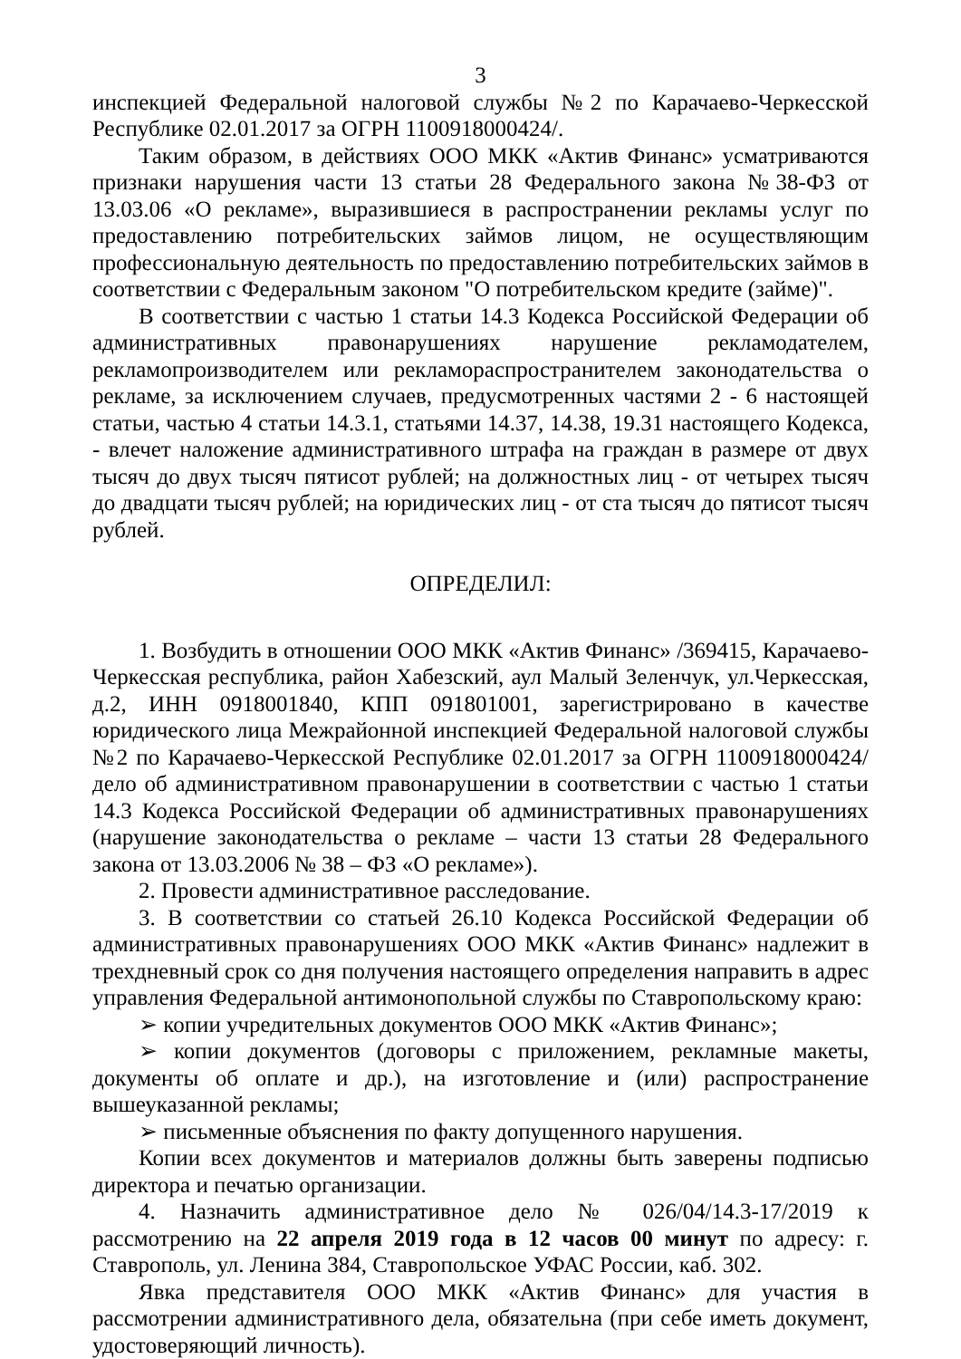3
инспекцией Федеральной налоговой службы №2 по Карачаево-Черкесской Республике 02.01.2017 за ОГРН 1100918000424/.
Таким образом, в действиях ООО МКК «Актив Финанс» усматриваются признаки нарушения части 13 статьи 28 Федерального закона №38-ФЗ от 13.03.06 «О рекламе», выразившиеся в распространении рекламы услуг по предоставлению потребительских займов лицом, не осуществляющим профессиональную деятельность по предоставлению потребительских займов в соответствии с Федеральным законом "О потребительском кредите (займе)".
В соответствии с частью 1 статьи 14.3 Кодекса Российской Федерации об административных правонарушениях нарушение рекламодателем, рекламопроизводителем или рекламораспространителем законодательства о рекламе, за исключением случаев, предусмотренных частями 2 - 6 настоящей статьи, частью 4 статьи 14.3.1, статьями 14.37, 14.38, 19.31 настоящего Кодекса, - влечет наложение административного штрафа на граждан в размере от двух тысяч до двух тысяч пятисот рублей; на должностных лиц - от четырех тысяч до двадцати тысяч рублей; на юридических лиц - от ста тысяч до пятисот тысяч рублей.
ОПРЕДЕЛИЛ:
1. Возбудить в отношении ООО МКК «Актив Финанс» /369415, Карачаево-Черкесская республика, район Хабезский, аул Малый Зеленчук, ул.Черкесская, д.2, ИНН 0918001840, КПП 091801001, зарегистрировано в качестве юридического лица Межрайонной инспекцией Федеральной налоговой службы №2 по Карачаево-Черкесской Республике 02.01.2017 за ОГРН 1100918000424/ дело об административном правонарушении в соответствии с частью 1 статьи 14.3 Кодекса Российской Федерации об административных правонарушениях (нарушение законодательства о рекламе – части 13 статьи 28 Федерального закона от 13.03.2006 № 38 – ФЗ «О рекламе»).
2. Провести административное расследование.
3. В соответствии со статьей 26.10 Кодекса Российской Федерации об административных правонарушениях ООО МКК «Актив Финанс» надлежит в трехдневный срок со дня получения настоящего определения направить в адрес управления Федеральной антимонопольной службы по Ставропольскому краю:
➢ копии учредительных документов ООО МКК «Актив Финанс»;
➢ копии документов (договоры с приложением, рекламные макеты, документы об оплате и др.), на изготовление и (или) распространение вышеуказанной рекламы;
➢ письменные объяснения по факту допущенного нарушения.
Копии всех документов и материалов должны быть заверены подписью директора и печатью организации.
4. Назначить административное дело № 026/04/14.3-17/2019 к рассмотрению на 22 апреля 2019 года в 12 часов 00 минут по адресу: г. Ставрополь, ул. Ленина 384, Ставропольское УФАС России, каб. 302.
Явка представителя ООО МКК «Актив Финанс» для участия в рассмотрении административного дела, обязательна (при себе иметь документ, удостоверяющий личность).